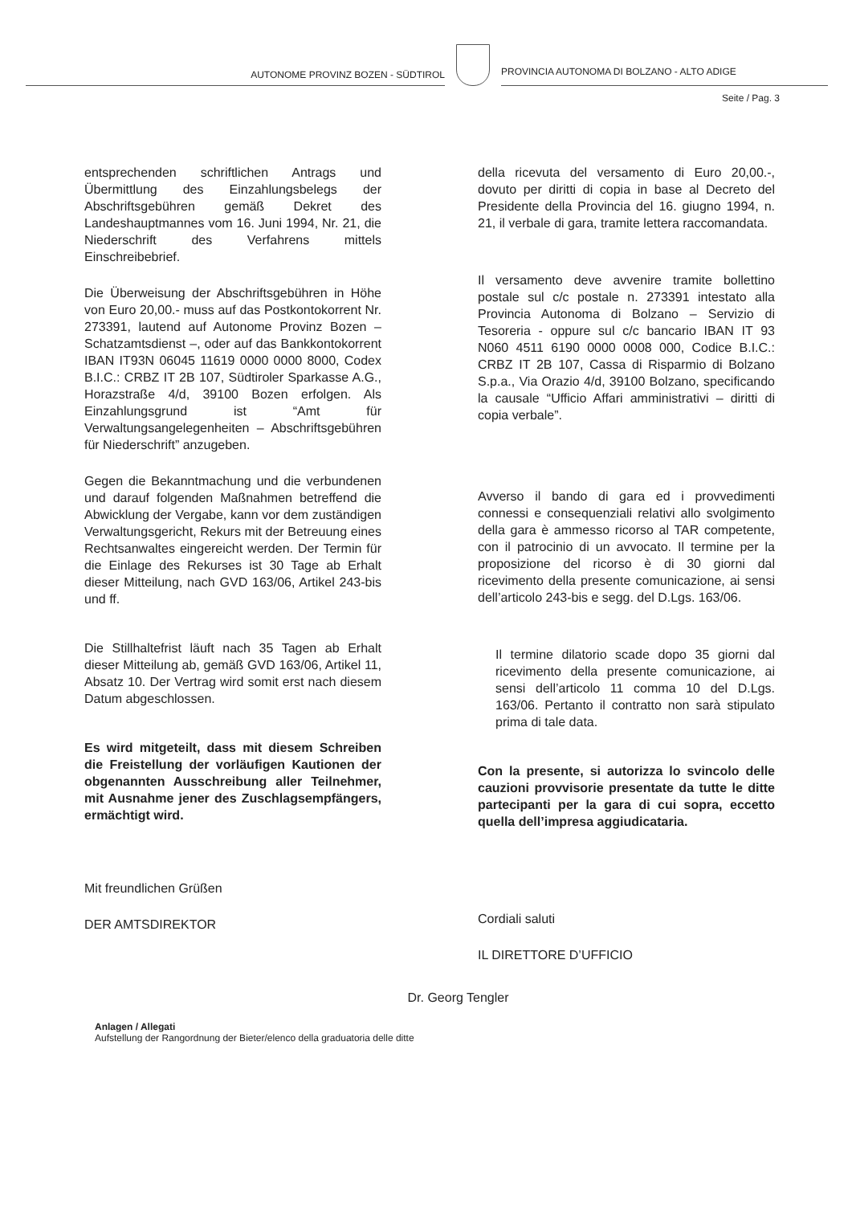AUTONOME PROVINZ BOZEN - SÜDTIROL
PROVINCIA AUTONOMA DI BOLZANO - ALTO ADIGE
Seite / Pag. 3
entsprechenden schriftlichen Antrags und Übermittlung des Einzahlungsbelegs der Abschriftsgebühren gemäß Dekret des Landeshauptmannes vom 16. Juni 1994, Nr. 21, die Niederschrift des Verfahrens mittels Einschreibebrief.
Die Überweisung der Abschriftsgebühren in Höhe von Euro 20,00.- muss auf das Postkontokorrent Nr. 273391, lautend auf Autonome Provinz Bozen – Schatzamtsdienst –, oder auf das Bankkontokorrent IBAN IT93N 06045 11619 0000 0000 8000, Codex B.I.C.: CRBZ IT 2B 107, Südtiroler Sparkasse A.G., Horazstraße 4/d, 39100 Bozen erfolgen. Als Einzahlungsgrund ist “Amt für Verwaltungsangelegenheiten – Abschriftsgebühren für Niederschrift” anzugeben.
Gegen die Bekanntmachung und die verbundenen und darauf folgenden Maßnahmen betreffend die Abwicklung der Vergabe, kann vor dem zuständigen Verwaltungsgericht, Rekurs mit der Betreuung eines Rechtsanwaltes eingereicht werden. Der Termin für die Einlage des Rekurses ist 30 Tage ab Erhalt dieser Mitteilung, nach GVD 163/06, Artikel 243-bis und ff.
Die Stillhaltefrist läuft nach 35 Tagen ab Erhalt dieser Mitteilung ab, gemäß GVD 163/06, Artikel 11, Absatz 10. Der Vertrag wird somit erst nach diesem Datum abgeschlossen.
Es wird mitgeteilt, dass mit diesem Schreiben die Freistellung der vorläufigen Kautionen der obgenannten Ausschreibung aller Teilnehmer, mit Ausnahme jener des Zuschlagsempfängers, ermächtigt wird.
Mit freundlichen Grüßen
DER AMTSDIREKTOR
della ricevuta del versamento di Euro 20,00.-, dovuto per diritti di copia in base al Decreto del Presidente della Provincia del 16. giugno 1994, n. 21, il verbale di gara, tramite lettera raccomandata.
Il versamento deve avvenire tramite bollettino postale sul c/c postale n. 273391 intestato alla Provincia Autonoma di Bolzano – Servizio di Tesoreria - oppure sul c/c bancario IBAN IT 93 N060 4511 6190 0000 0008 000, Codice B.I.C.: CRBZ IT 2B 107, Cassa di Risparmio di Bolzano S.p.a., Via Orazio 4/d, 39100 Bolzano, specificando la causale “Ufficio Affari amministrativi – diritti di copia verbale”.
Avverso il bando di gara ed i provvedimenti connessi e consequenziali relativi allo svolgimento della gara è ammesso ricorso al TAR competente, con il patrocinio di un avvocato. Il termine per la proposizione del ricorso è di 30 giorni dal ricevimento della presente comunicazione, ai sensi dell’articolo 243-bis e segg. del D.Lgs. 163/06.
Il termine dilatorio scade dopo 35 giorni dal ricevimento della presente comunicazione, ai sensi dell’articolo 11 comma 10 del D.Lgs. 163/06. Pertanto il contratto non sarà stipulato prima di tale data.
Con la presente, si autorizza lo svincolo delle cauzioni provvisorie presentate da tutte le ditte partecipanti per la gara di cui sopra, eccetto quella dell’impresa aggiudicataria.
Cordiali saluti
IL DIRETTORE D’UFFICIO
Dr. Georg Tengler
Anlagen / Allegati
Aufstellung der Rangordnung der Bieter/elenco della graduatoria delle ditte